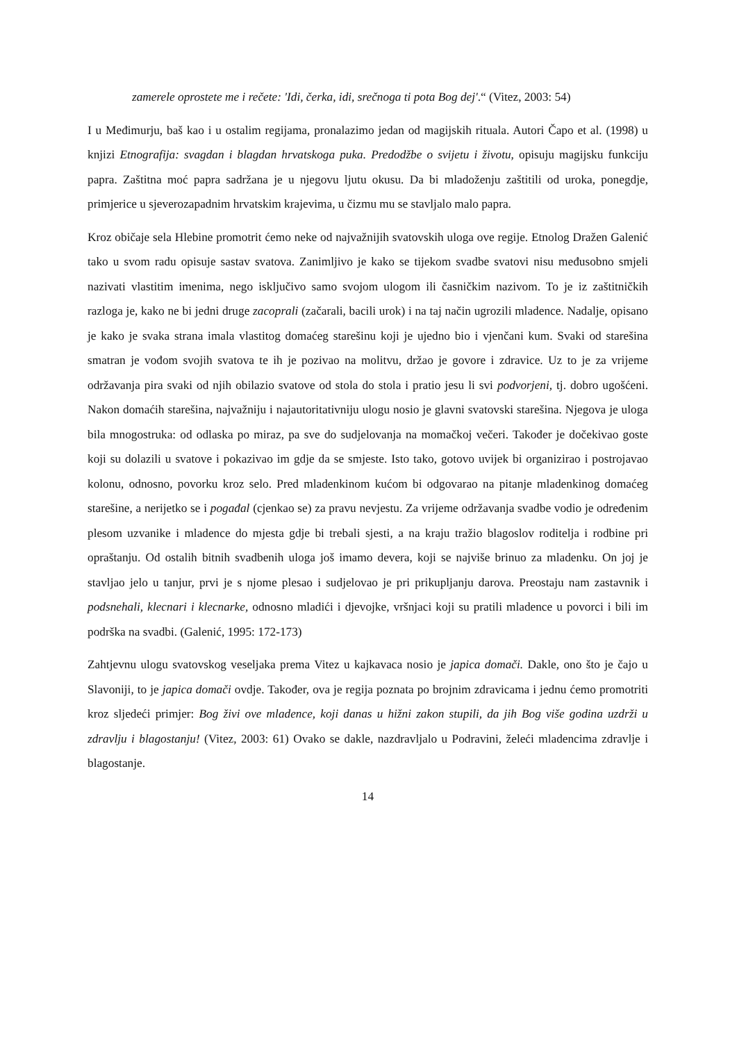zamerele oprostete me i rečete: 'Idi, čerka, idi, srečnoga ti pota Bog dej'.“ (Vitez, 2003: 54)
I u Međimurju, baš kao i u ostalim regijama, pronalazimo jedan od magijskih rituala. Autori Čapo et al. (1998) u knjizi Etnografija: svagdan i blagdan hrvatskoga puka. Predodžbe o svijetu i životu, opisuju magijsku funkciju papra. Zaštitna moć papra sadržana je u njegovu ljutu okusu. Da bi mladoženju zaštitili od uroka, ponegdje, primjerice u sjeverozapadnim hrvatskim krajevima, u čizmu mu se stavljalo malo papra.
Kroz običaje sela Hlebine promotrit ćemo neke od najvažnijih svatovskih uloga ove regije. Etnolog Dražen Galenić tako u svom radu opisuje sastav svatova. Zanimljivo je kako se tijekom svadbe svatovi nisu međusobno smjeli nazivati vlastitim imenima, nego isključivo samo svojom ulogom ili časničkim nazivom. To je iz zaštitničkih razloga je, kako ne bi jedni druge zacoprali (začarali, bacili urok) i na taj način ugrozili mladence. Nadalje, opisano je kako je svaka strana imala vlastitog domaćeg starešinu koji je ujedno bio i vjenčani kum. Svaki od starešina smatran je vođom svojih svatova te ih je pozivao na molitvu, držao je govore i zdravice. Uz to je za vrijeme održavanja pira svaki od njih obilazio svatove od stola do stola i pratio jesu li svi podvorjeni, tj. dobro ugošćeni. Nakon domaćih starešina, najvažniju i najautoritativniju ulogu nosio je glavni svatovski starešina. Njegova je uloga bila mnogostruka: od odlaska po miraz, pa sve do sudjelovanja na momačkoj večeri. Također je dočekivao goste koji su dolazili u svatove i pokazivao im gdje da se smjeste. Isto tako, gotovo uvijek bi organizirao i postrojavao kolonu, odnosno, povorku kroz selo. Pred mladenkinom kućom bi odgovarao na pitanje mladenkinog domaćeg starešine, a nerijetko se i pogađal (cjenkao se) za pravu nevjestu. Za vrijeme održavanja svadbe vodio je određenim plesom uzvanike i mladence do mjesta gdje bi trebali sjesti, a na kraju tražio blagoslov roditelja i rodbine pri opraštanju. Od ostalih bitnih svadbenih uloga još imamo devera, koji se najviše brinuo za mladenku. On joj je stavljao jelo u tanjur, prvi je s njome plesao i sudjelovao je pri prikupljanju darova. Preostaju nam zastavnik i podsnehali, klecnari i klecnarke, odnosno mladići i djevojke, vršnjaci koji su pratili mladence u povorci i bili im podrška na svadbi. (Galenić, 1995: 172-173)
Zahtjevnu ulogu svatovskog veseljaka prema Vitez u kajkavaca nosio je japica domači. Dakle, ono što je čajo u Slavoniji, to je japica domači ovdje. Također, ova je regija poznata po brojnim zdravicama i jednu ćemo promotriti kroz sljedeći primjer: Bog živi ove mladence, koji danas u hižni zakon stupili, da jih Bog više godina uzdrži u zdravlju i blagostanju! (Vitez, 2003: 61) Ovako se dakle, nazdravljalo u Podravini, želeći mladencima zdravlje i blagostanje.
14